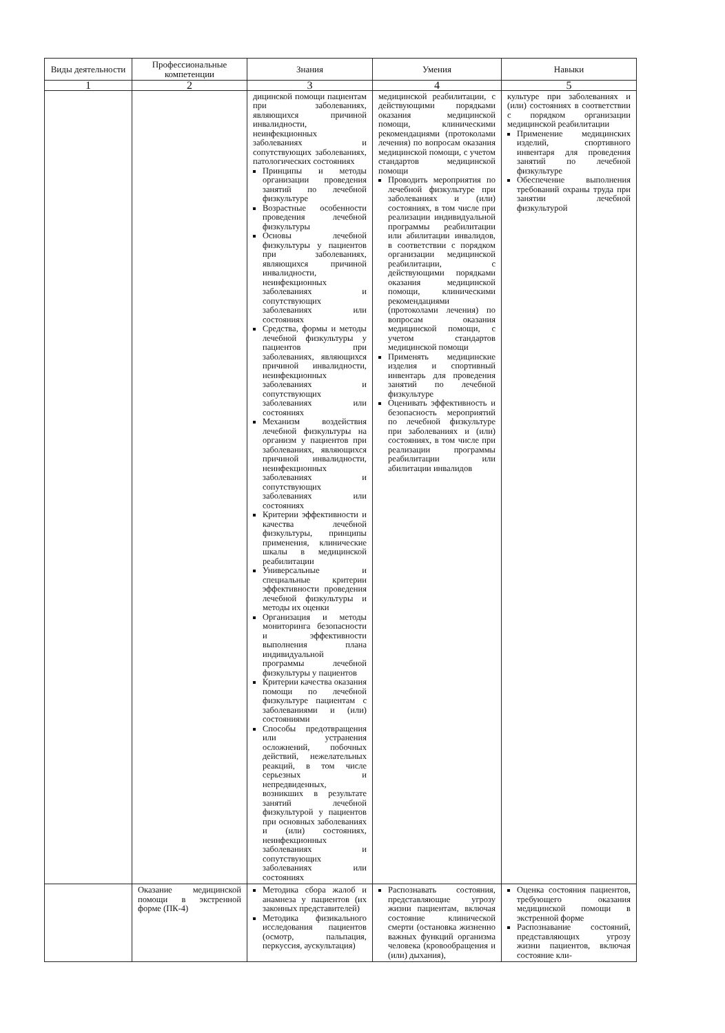| Виды деятельности | Профессиональные компетенции | Знания | Умения | Навыки |
| --- | --- | --- | --- | --- |
| 1 | 2 | 3 | 4 | 5 |
| | | дицинской помощи пациентам при заболеваниях, являющихся причиной инвалидности, неинфекционных заболеваниях и сопутствующих заболеваниях, патологических состояниях Принципы и методы организации проведения занятий по лечебной физкультуре Возрастные особенности проведения лечебной физкультуры Основы лечебной физкультуры у пациентов при заболеваниях, являющихся причиной инвалидности, неинфекционных заболеваниях и сопутствующих заболеваниях или состояниях Средства, формы и методы лечебной физкультуры у пациентов при заболеваниях, являющихся причиной инвалидности, неинфекционных заболеваниях и сопутствующих заболеваниях или состояниях Механизм воздействия лечебной физкультуры на организм у пациентов при заболеваниях, являющихся причиной инвалидности, неинфекционных заболеваниях и сопутствующих заболеваниях или состояниях Критерии эффективности и качества лечебной физкультуры, принципы применения, клинические шкалы в медицинской реабилитации Универсальные и специальные критерии эффективности проведения лечебной физкультуры и методы их оценки Организация и методы мониторинга безопасности и эффективности выполнения плана индивидуальной программы лечебной физкультуры у пациентов Критерии качества оказания помощи по лечебной физкультуре пациентам с заболеваниями и (или) состояниями Способы предотвращения или устранения осложнений, побочных действий, нежелательных реакций, в том числе серьезных и непредвиденных, возникших в результате занятий лечебной физкультурой у пациентов при основных заболеваниях и (или) состояниях, неинфекционных заболеваниях и сопутствующих заболеваниях или состояниях | медицинской реабилитации, с действующими порядками оказания медицинской помощи, клиническими рекомендациями (протоколами лечения) по вопросам оказания медицинской помощи, с учетом стандартов медицинской помощи Проводить мероприятия по лечебной физкультуре при заболеваниях и (или) состояниях, в том числе при реализации индивидуальной программы реабилитации или абилитации инвалидов, в соответствии с порядком организации медицинской реабилитации, с действующими порядками оказания медицинской помощи, клиническими рекомендациями (протоколами лечения) по вопросам оказания медицинской помощи, с учетом стандартов медицинской помощи Применять медицинские изделия и спортивный инвентарь для проведения занятий по лечебной физкультуре Оценивать эффективность и безопасность мероприятий по лечебной физкультуре при заболеваниях и (или) состояниях, в том числе при реализации программы реабилитации или абилитации инвалидов | культуре при заболеваниях и (или) состояниях в соответствии с порядком организации медицинской реабилитации Применение медицинских изделий, спортивного инвентаря для проведения занятий по лечебной физкультуре Обеспечение выполнения требований охраны труда при занятии лечебной физкультурой |
| | Оказание медицинской помощи в экстренной форме (ПК-4) | Методика сбора жалоб и анамнеза у пациентов (их законных представителей) Методика физикального исследования пациентов (осмотр, пальпация, перкуссия, аускультация) | Распознавать состояния, представляющие угрозу жизни пациентам, включая состояние клинической смерти (остановка жизненно важных функций организма человека (кровообращения и (или) дыхания), | Оценка состояния пациентов, требующего оказания медицинской помощи в экстренной форме Распознавание состояний, представляющих угрозу жизни пациентов, включая состояние кли- |